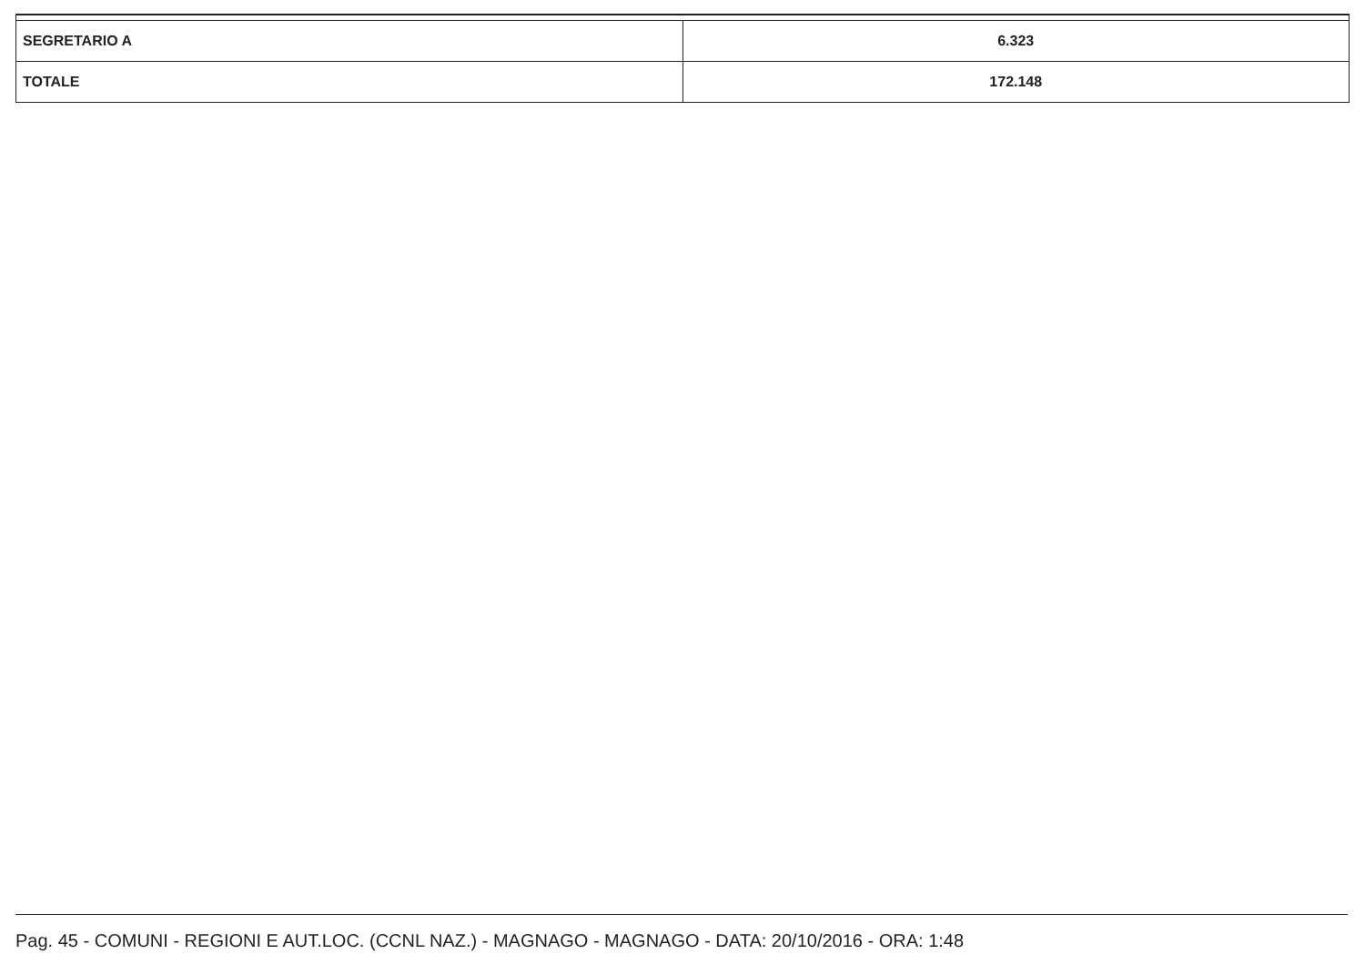| SEGRETARIO A | 6.323 |
| TOTALE | 172.148 |
Pag. 45 - COMUNI - REGIONI E AUT.LOC. (CCNL NAZ.) - MAGNAGO - MAGNAGO - DATA: 20/10/2016 - ORA: 1:48